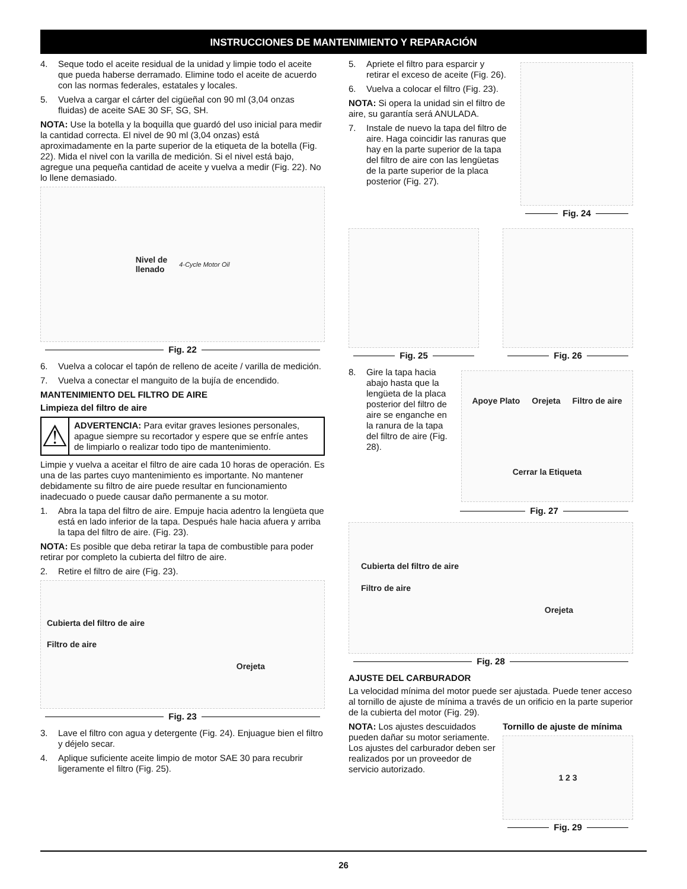INSTRUCCIONES DE MANTENIMIENTO Y REPARACIÓN
4. Seque todo el aceite residual de la unidad y limpie todo el aceite que pueda haberse derramado. Elimine todo el aceite de acuerdo con las normas federales, estatales y locales.
5. Vuelva a cargar el cárter del cigüeñal con 90 ml (3,04 onzas fluidas) de aceite SAE 30 SF, SG, SH.
NOTA: Use la botella y la boquilla que guardó del uso inicial para medir la cantidad correcta. El nivel de 90 ml (3,04 onzas) está aproximadamente en la parte superior de la etiqueta de la botella (Fig. 22). Mida el nivel con la varilla de medición. Si el nivel está bajo, agregue una pequeña cantidad de aceite y vuelva a medir (Fig. 22). No lo llene demasiado.
Nivel de
llenado 4-Cycle Motor Oil
Fig. 22
6. Vuelva a colocar el tapón de relleno de aceite / varilla de medición.
7. Vuelva a conectar el manguito de la bujía de encendido.
MANTENIMIENTO DEL FILTRO DE AIRE
Limpieza del filtro de aire
⚠
ADVERTENCIA: Para evitar graves lesiones personales, apague siempre su recortador y espere que se enfríe antes de limpiarlo o realizar todo tipo de mantenimiento.
Limpie y vuelva a aceitar el filtro de aire cada 10 horas de operación. Es una de las partes cuyo mantenimiento es importante. No mantener debidamente su filtro de aire puede resultar en funcionamiento inadecuado o puede causar daño permanente a su motor.
1. Abra la tapa del filtro de aire. Empuje hacia adentro la lengüeta que está en lado inferior de la tapa. Después hale hacia afuera y arriba la tapa del filtro de aire. (Fig. 23).
NOTA: Es posible que deba retirar la tapa de combustible para poder retirar por completo la cubierta del filtro de aire.
2. Retire el filtro de aire (Fig. 23).
Cubierta del filtro de aire
Filtro de aire
Orejeta
Fig. 23
3. Lave el filtro con agua y detergente (Fig. 24). Enjuague bien el filtro y déjelo secar.
4. Aplique suficiente aceite limpio de motor SAE 30 para recubrir ligeramente el filtro (Fig. 25).
5. Apriete el filtro para esparcir y retirar el exceso de aceite (Fig. 26).
6. Vuelva a colocar el filtro (Fig. 23).
NOTA: Si opera la unidad sin el filtro de aire, su garantía será ANULADA.
7. Instale de nuevo la tapa del filtro de aire. Haga coincidir las ranuras que hay en la parte superior de la tapa del filtro de aire con las lengüetas de la parte superior de la placa posterior (Fig. 27).
Fig. 24
Fig. 25 Fig. 26
8. Gire la tapa hacia abajo hasta que la lengüeta de la placa posterior del filtro de aire se enganche en la ranura de la tapa del filtro de aire (Fig. 28).
Apoye Plato Orejeta Filtro de aire Cerrar la Etiqueta
Fig. 27
Cubierta del filtro de aire
Filtro de aire
Orejeta
Fig. 28
AJUSTE DEL CARBURADOR
La velocidad mínima del motor puede ser ajustada. Puede tener acceso al tornillo de ajuste de mínima a través de un orificio en la parte superior de la cubierta del motor (Fig. 29).
NOTA: Los ajustes descuidados pueden dañar su motor seriamente. Los ajustes del carburador deben ser realizados por un proveedor de servicio autorizado.
Tornillo de ajuste de mínima
1 2 3
Fig. 29
26